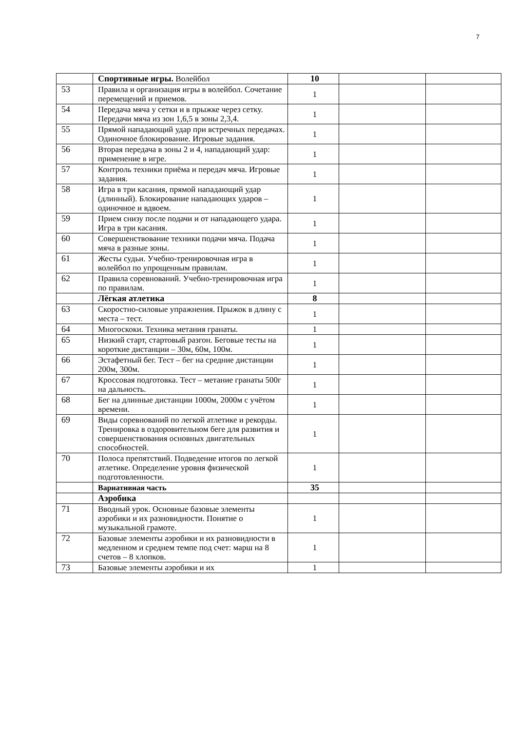7
| | Спортивные игры. Волейбол | 10 | | |
| 53 | Правила и организация игры в волейбол. Сочетание перемещений и приемов. | 1 | | |
| 54 | Передача мяча у сетки и в прыжке через сетку. Передачи мяча из зон 1,6,5 в зоны 2,3,4. | 1 | | |
| 55 | Прямой нападающий удар при встречных передачах. Одиночное блокирование. Игровые задания. | 1 | | |
| 56 | Вторая передача в зоны 2 и 4, нападающий удар: применение в игре. | 1 | | |
| 57 | Контроль техники приёма и передач мяча. Игровые задания. | 1 | | |
| 58 | Игра в три касания, прямой нападающий удар (длинный). Блокирование нападающих ударов – одиночное и вдвоем. | 1 | | |
| 59 | Прием снизу после подачи и от нападающего удара. Игра в три касания. | 1 | | |
| 60 | Совершенствование техники подачи мяча. Подача мяча в разные зоны. | 1 | | |
| 61 | Жесты судьи. Учебно-тренировочная игра в волейбол по упрощенным правилам. | 1 | | |
| 62 | Правила соревнований. Учебно-тренировочная игра по правилам. | 1 | | |
| | Лёгкая атлетика | 8 | | |
| 63 | Скоростно-силовые упражнения. Прыжок в длину с места – тест. | 1 | | |
| 64 | Многоскоки. Техника метания гранаты. | 1 | | |
| 65 | Низкий старт, стартовый разгон. Беговые тесты на короткие дистанции – 30м, 60м, 100м. | 1 | | |
| 66 | Эстафетный бег. Тест – бег на средние дистанции 200м, 300м. | 1 | | |
| 67 | Кроссовая подготовка. Тест – метание гранаты 500г на дальность. | 1 | | |
| 68 | Бег на длинные дистанции 1000м, 2000м с учётом времени. | 1 | | |
| 69 | Виды соревнований по легкой атлетике и рекорды. Тренировка в оздоровительном беге для развития и совершенствования основных двигательных способностей. | 1 | | |
| 70 | Полоса препятствий. Подведение итогов по легкой атлетике. Определение уровня физической подготовленности. | 1 | | |
| | Вариативная часть | 35 | | |
| | Аэробика | | | |
| 71 | Вводный урок. Основные базовые элементы аэробики и их разновидности. Понятие о музыкальной грамоте. | 1 | | |
| 72 | Базовые элементы аэробики и их разновидности в медленном и среднем темпе под счет: марш на 8 счетов – 8 хлопков. | 1 | | |
| 73 | Базовые элементы аэробики и их | 1 | | |